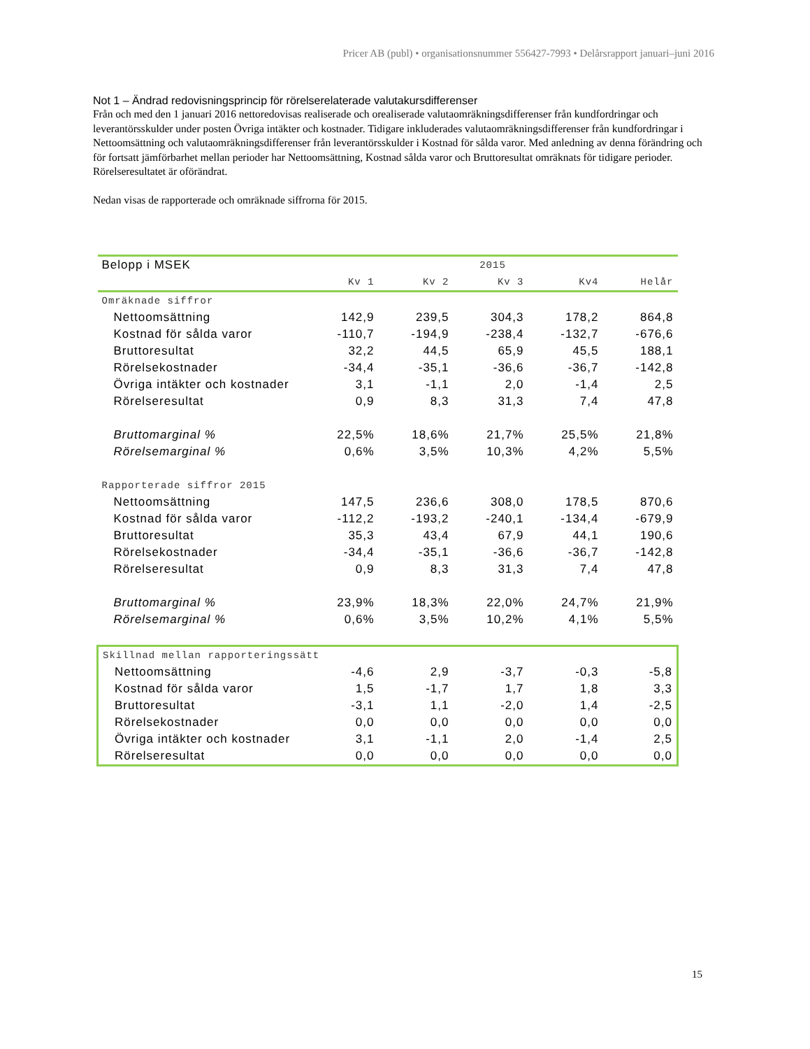Pricer AB (publ) • organisationsnummer 556427-7993 • Delårsrapport januari–juni 2016
Not 1 – Ändrad redovisningsprincip för rörelserelaterade valutakursdifferenser
Från och med den 1 januari 2016 nettoredovisas realiserade och orealiserade valutaomräkningsdifferenser från kundfordringar och leverantörsskulder under posten Övriga intäkter och kostnader. Tidigare inkluderades valutaomräkningsdifferenser från kundfordringar i Nettoomsättning och valutaomräkningsdifferenser från leverantörsskulder i Kostnad för sålda varor. Med anledning av denna förändring och för fortsatt jämförbarhet mellan perioder har Nettoomsättning, Kostnad sålda varor och Bruttoresultat omräknats för tidigare perioder. Rörelseresultatet är oförändrat.
Nedan visas de rapporterade och omräknade siffrorna för 2015.
| Belopp i MSEK | 2015 | | | | |
| --- | --- | --- | --- | --- | --- |
| | Kv 1 | Kv 2 | Kv 3 | Kv4 | Helår |
| Omräknade siffror | | | | | |
| Nettoomsättning | 142,9 | 239,5 | 304,3 | 178,2 | 864,8 |
| Kostnad för sålda varor | -110,7 | -194,9 | -238,4 | -132,7 | -676,6 |
| Bruttoresultat | 32,2 | 44,5 | 65,9 | 45,5 | 188,1 |
| Rörelsekostnader | -34,4 | -35,1 | -36,6 | -36,7 | -142,8 |
| Övriga intäkter och kostnader | 3,1 | -1,1 | 2,0 | -1,4 | 2,5 |
| Rörelseresultat | 0,9 | 8,3 | 31,3 | 7,4 | 47,8 |
| Bruttomarginal % | 22,5% | 18,6% | 21,7% | 25,5% | 21,8% |
| Rörelsemarginal % | 0,6% | 3,5% | 10,3% | 4,2% | 5,5% |
| Rapporterade siffror 2015 | | | | | |
| Nettoomsättning | 147,5 | 236,6 | 308,0 | 178,5 | 870,6 |
| Kostnad för sålda varor | -112,2 | -193,2 | -240,1 | -134,4 | -679,9 |
| Bruttoresultat | 35,3 | 43,4 | 67,9 | 44,1 | 190,6 |
| Rörelsekostnader | -34,4 | -35,1 | -36,6 | -36,7 | -142,8 |
| Rörelseresultat | 0,9 | 8,3 | 31,3 | 7,4 | 47,8 |
| Bruttomarginal % | 23,9% | 18,3% | 22,0% | 24,7% | 21,9% |
| Rörelsemarginal % | 0,6% | 3,5% | 10,2% | 4,1% | 5,5% |
| Skillnad mellan rapporteringssätt | | | | | |
| Nettoomsättning | -4,6 | 2,9 | -3,7 | -0,3 | -5,8 |
| Kostnad för sålda varor | 1,5 | -1,7 | 1,7 | 1,8 | 3,3 |
| Bruttoresultat | -3,1 | 1,1 | -2,0 | 1,4 | -2,5 |
| Rörelsekostnader | 0,0 | 0,0 | 0,0 | 0,0 | 0,0 |
| Övriga intäkter och kostnader | 3,1 | -1,1 | 2,0 | -1,4 | 2,5 |
| Rörelseresultat | 0,0 | 0,0 | 0,0 | 0,0 | 0,0 |
15